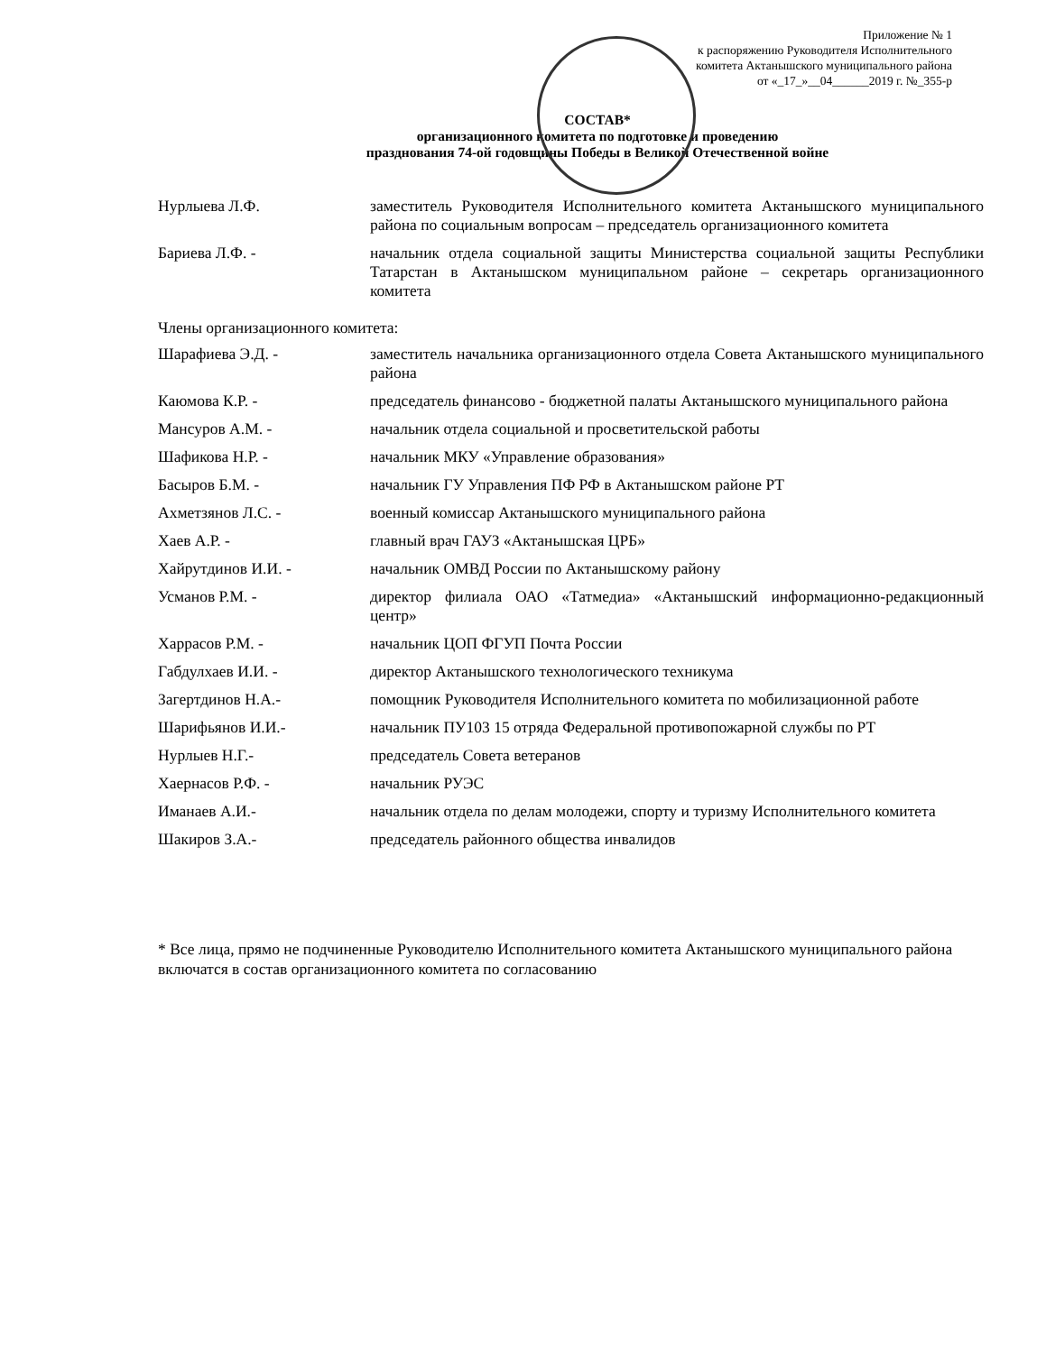Приложение № 1
к распоряжению Руководителя Исполнительного
комитета Актанышского муниципального района
от «_17_»__04______2019 г. №_355-р
СОСТАВ*
организационного комитета по подготовке и проведению
празднования 74-ой годовщины Победы в Великой Отечественной войне
| Нурлыева Л.Ф. | заместитель Руководителя Исполнительного комитета Актанышского муниципального района по социальным вопросам – председатель организационного комитета |
| Бариева Л.Ф. - | начальник отдела социальной защиты Министерства социальной защиты Республики Татарстан в Актанышском муниципальном районе – секретарь организационного комитета |
Члены организационного комитета:
| Шарафиева Э.Д. - | заместитель начальника организационного отдела Совета Актанышского муниципального района |
| Каюмова К.Р. - | председатель финансово - бюджетной палаты Актанышского муниципального района |
| Мансуров А.М. - | начальник отдела социальной и просветительской работы |
| Шафикова Н.Р. - | начальник МКУ «Управление образования» |
| Басыров Б.М. - | начальник ГУ Управления ПФ РФ в Актанышском районе РТ |
| Ахметзянов Л.С. - | военный комиссар Актанышского муниципального района |
| Хаев А.Р. - | главный врач ГАУЗ «Актанышская ЦРБ» |
| Хайрутдинов И.И. - | начальник ОМВД России по Актанышскому району |
| Усманов Р.М. - | директор филиала ОАО «Татмедиа» «Актанышский информационно-редакционный центр» |
| Харрасов Р.М. - | начальник ЦОП ФГУП Почта России |
| Габдулхаев И.И. - | директор Актанышского технологического техникума |
| Загертдинов Н.А.- | помощник Руководителя Исполнительного комитета по мобилизационной работе |
| Шарифьянов И.И.- | начальник ПУ103 15 отряда Федеральной противопожарной службы по РТ |
| Нурлыев Н.Г.- | председатель Совета ветеранов |
| Хаернасов Р.Ф. - | начальник РУЭС |
| Иманаев А.И.- | начальник отдела по делам молодежи, спорту и туризму Исполнительного комитета |
| Шакиров З.А.- | председатель районного общества инвалидов |
* Все лица, прямо не подчиненные Руководителю Исполнительного комитета Актанышского муниципального района включатся в состав организационного комитета по согласованию